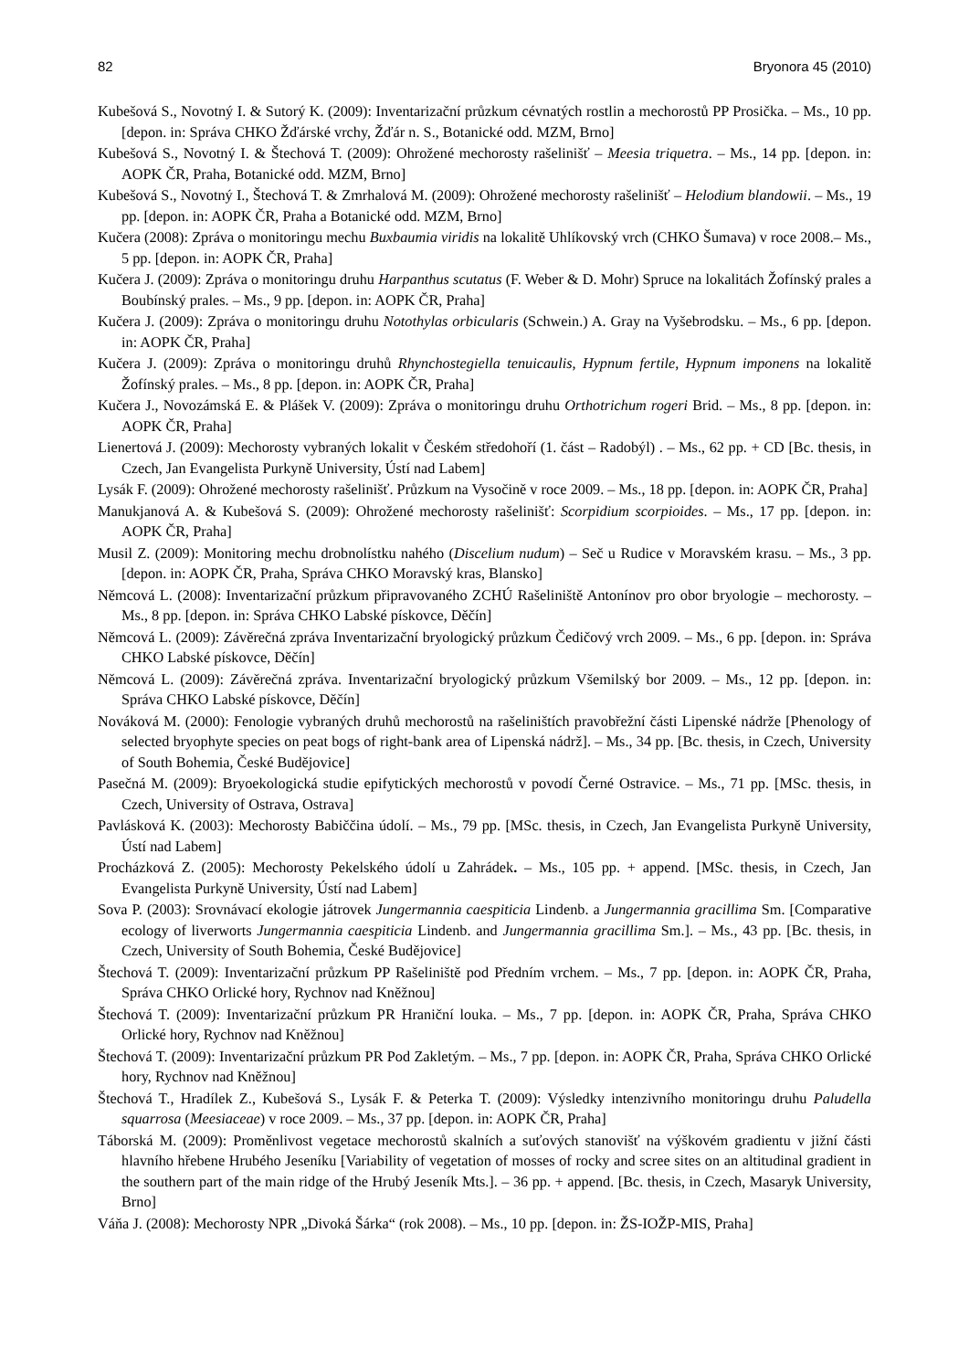82 Bryonora 45 (2010)
Kubešová S., Novotný I. & Sutorý K. (2009): Inventarizační průzkum cévnatých rostlin a mechorostů PP Prosička. – Ms., 10 pp. [depon. in: Správa CHKO Žďárské vrchy, Žďár n. S., Botanické odd. MZM, Brno]
Kubešová S., Novotný I. & Štechová T. (2009): Ohrožené mechorosty rašelinišť – Meesia triquetra. – Ms., 14 pp. [depon. in: AOPK ČR, Praha, Botanické odd. MZM, Brno]
Kubešová S., Novotný I., Štechová T. & Zmrhalová M. (2009): Ohrožené mechorosty rašelinišť – Helodium blandowii. – Ms., 19 pp. [depon. in: AOPK ČR, Praha a Botanické odd. MZM, Brno]
Kučera (2008): Zpráva o monitoringu mechu Buxbaumia viridis na lokalitě Uhlíkovský vrch (CHKO Šumava) v roce 2008.– Ms., 5 pp. [depon. in: AOPK ČR, Praha]
Kučera J. (2009): Zpráva o monitoringu druhu Harpanthus scutatus (F. Weber & D. Mohr) Spruce na lokalitách Žofínský prales a Boubínský prales. – Ms., 9 pp. [depon. in: AOPK ČR, Praha]
Kučera J. (2009): Zpráva o monitoringu druhu Notothylas orbicularis (Schwein.) A. Gray na Vyšebrodsku. – Ms., 6 pp. [depon. in: AOPK ČR, Praha]
Kučera J. (2009): Zpráva o monitoringu druhů Rhynchostegiella tenuicaulis, Hypnum fertile, Hypnum imponens na lokalitě Žofínský prales. – Ms., 8 pp. [depon. in: AOPK ČR, Praha]
Kučera J., Novozámská E. & Plášek V. (2009): Zpráva o monitoringu druhu Orthotrichum rogeri Brid. – Ms., 8 pp. [depon. in: AOPK ČR, Praha]
Lienertová J. (2009): Mechorosty vybraných lokalit v Českém středohoří (1. část – Radobýl) . – Ms., 62 pp. + CD [Bc. thesis, in Czech, Jan Evangelista Purkyně University, Ústí nad Labem]
Lysák F. (2009): Ohrožené mechorosty rašelinišť. Průzkum na Vysočině v roce 2009. – Ms., 18 pp. [depon. in: AOPK ČR, Praha]
Manukjanová A. & Kubešová S. (2009): Ohrožené mechorosty rašelinišť: Scorpidium scorpioides. – Ms., 17 pp. [depon. in: AOPK ČR, Praha]
Musil Z. (2009): Monitoring mechu drobnolístku nahého (Discelium nudum) – Seč u Rudice v Moravském krasu. – Ms., 3 pp. [depon. in: AOPK ČR, Praha, Správa CHKO Moravský kras, Blansko]
Němcová L. (2008): Inventarizační průzkum připravovaného ZCHÚ Rašeliniště Antonínov pro obor bryologie – mechorosty. – Ms., 8 pp. [depon. in: Správa CHKO Labské pískovce, Děčín]
Němcová L. (2009): Závěrečná zpráva Inventarizační bryologický průzkum Čedičový vrch 2009. – Ms., 6 pp. [depon. in: Správa CHKO Labské pískovce, Děčín]
Němcová L. (2009): Závěrečná zpráva. Inventarizační bryologický průzkum Všemilský bor 2009. – Ms., 12 pp. [depon. in: Správa CHKO Labské pískovce, Děčín]
Nováková M. (2000): Fenologie vybraných druhů mechorostů na rašeliništích pravobřežní části Lipenské nádrže [Phenology of selected bryophyte species on peat bogs of right-bank area of Lipenská nádrž]. – Ms., 34 pp. [Bc. thesis, in Czech, University of South Bohemia, České Budějovice]
Pasečná M. (2009): Bryoekologická studie epifytických mechorostů v povodí Černé Ostravice. – Ms., 71 pp. [MSc. thesis, in Czech, University of Ostrava, Ostrava]
Pavlásková K. (2003): Mechorosty Babiččina údolí. – Ms., 79 pp. [MSc. thesis, in Czech, Jan Evangelista Purkyně University, Ústí nad Labem]
Procházková Z. (2005): Mechorosty Pekelského údolí u Zahrádek. – Ms., 105 pp. + append. [MSc. thesis, in Czech, Jan Evangelista Purkyně University, Ústí nad Labem]
Sova P. (2003): Srovnávací ekologie játrovek Jungermannia caespiticia Lindenb. a Jungermannia gracillima Sm. [Comparative ecology of liverworts Jungermannia caespiticia Lindenb. and Jungermannia gracillima Sm.]. – Ms., 43 pp. [Bc. thesis, in Czech, University of South Bohemia, České Budějovice]
Štechová T. (2009): Inventarizační průzkum PP Rašeliniště pod Předním vrchem. – Ms., 7 pp. [depon. in: AOPK ČR, Praha, Správa CHKO Orlické hory, Rychnov nad Kněžnou]
Štechová T. (2009): Inventarizační průzkum PR Hraniční louka. – Ms., 7 pp. [depon. in: AOPK ČR, Praha, Správa CHKO Orlické hory, Rychnov nad Kněžnou]
Štechová T. (2009): Inventarizační průzkum PR Pod Zakletým. – Ms., 7 pp. [depon. in: AOPK ČR, Praha, Správa CHKO Orlické hory, Rychnov nad Kněžnou]
Štechová T., Hradílek Z., Kubešová S., Lysák F. & Peterka T. (2009): Výsledky intenzivního monitoringu druhu Paludella squarrosa (Meesiaceae) v roce 2009. – Ms., 37 pp. [depon. in: AOPK ČR, Praha]
Táborská M. (2009): Proměnlivost vegetace mechorostů skalních a suťových stanovišť na výškovém gradientu v jižní části hlavního hřebene Hrubého Jeseníku [Variability of vegetation of mosses of rocky and scree sites on an altitudinal gradient in the southern part of the main ridge of the Hrubý Jeseník Mts.]. – 36 pp. + append. [Bc. thesis, in Czech, Masaryk University, Brno]
Váňa J. (2008): Mechorosty NPR „Divoká Šárka“ (rok 2008). – Ms., 10 pp. [depon. in: ŽS-IOŽP-MIS, Praha]